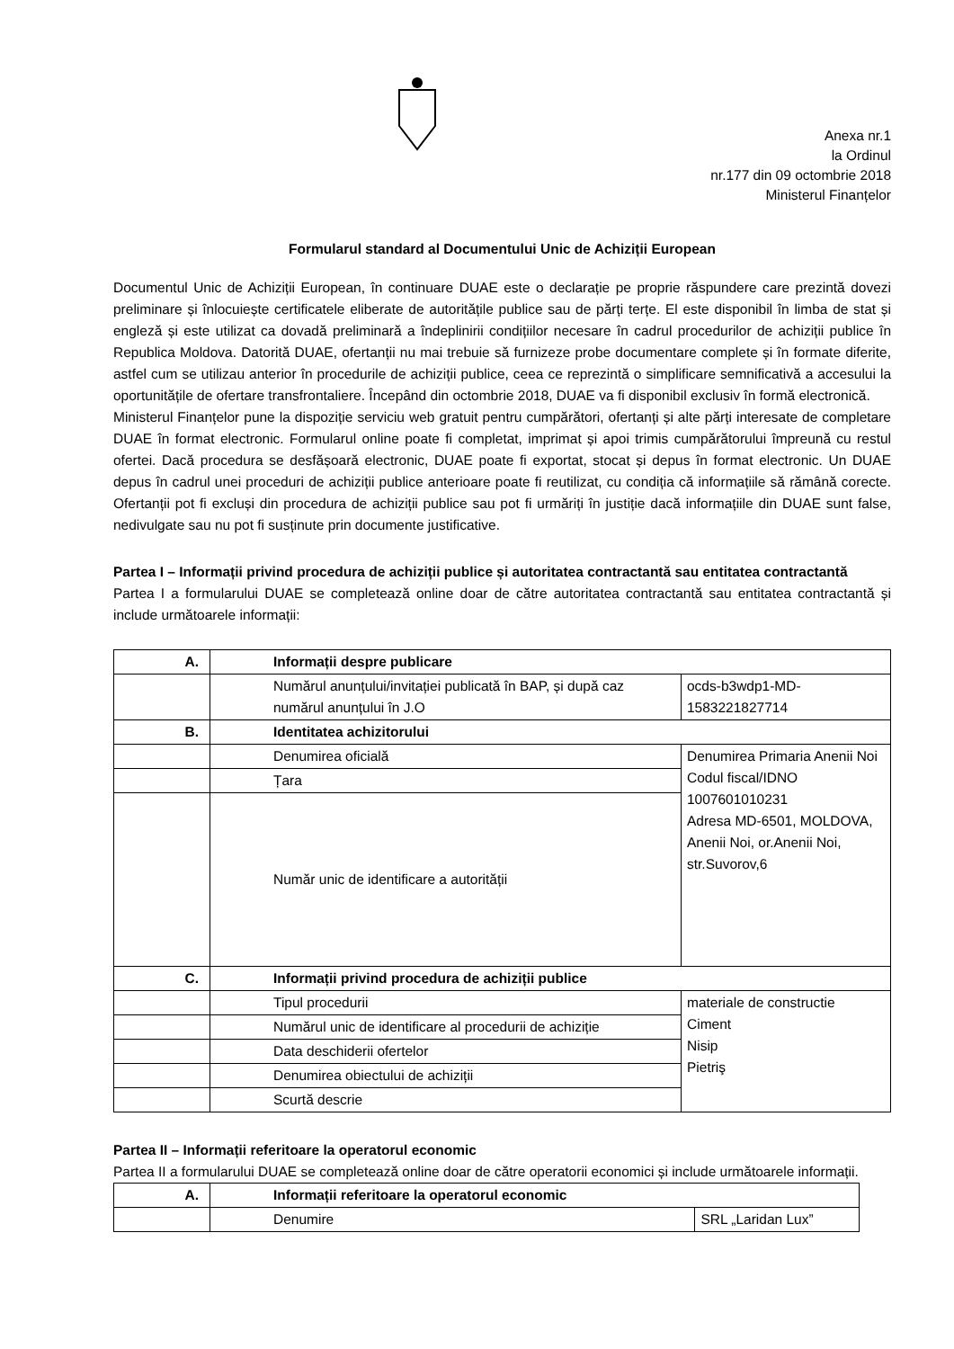Anexa nr.1
la Ordinul
nr.177 din 09 octombrie 2018
Ministerul Finanțelor
Formularul standard al Documentului Unic de Achiziții European
Documentul Unic de Achiziții European, în continuare DUAE este o declarație pe proprie răspundere care prezintă dovezi preliminare și înlocuiește certificatele eliberate de autoritățile publice sau de părți terțe. El este disponibil în limba de stat și engleză și este utilizat ca dovadă preliminară a îndeplinirii condițiilor necesare în cadrul procedurilor de achiziții publice în Republica Moldova. Datorită DUAE, ofertanții nu mai trebuie să furnizeze probe documentare complete și în formate diferite, astfel cum se utilizau anterior în procedurile de achiziții publice, ceea ce reprezintă o simplificare semnificativă a accesului la oportunitățile de ofertare transfrontaliere. Începând din octombrie 2018, DUAE va fi disponibil exclusiv în formă electronică.
Ministerul Finanțelor pune la dispoziție serviciu web gratuit pentru cumpărători, ofertanți și alte părți interesate de completare DUAE în format electronic. Formularul online poate fi completat, imprimat și apoi trimis cumpărătorului împreună cu restul ofertei. Dacă procedura se desfășoară electronic, DUAE poate fi exportat, stocat și depus în format electronic. Un DUAE depus în cadrul unei proceduri de achiziții publice anterioare poate fi reutilizat, cu condiția că informațiile să rămână corecte. Ofertanții pot fi excluși din procedura de achiziții publice sau pot fi urmăriți în justiție dacă informațiile din DUAE sunt false, nedivulgate sau nu pot fi susținute prin documente justificative.
Partea I – Informații privind procedura de achiziții publice și autoritatea contractantă sau entitatea contractantă
Partea I a formularului DUAE se completează online doar de către autoritatea contractantă sau entitatea contractantă și include următoarele informații:
| A. | Informații despre publicare | |
| | Numărul anunțului/invitației publicată în BAP, și după caz numărul anunțului în J.O | ocds-b3wdp1-MD-1583221827714 |
| B. | Identitatea achizitorului | |
| | Denumirea oficială | Denumirea Primaria Anenii Noi Codul fiscal/IDNO 1007601010231 Adresa MD-6501, MOLDOVA, Anenii Noi, or.Anenii Noi, str.Suvorov,6 |
| | Țara | |
| | Număr unic de identificare a autorității | |
| C. | Informații privind procedura de achiziții publice | |
| | Tipul procedurii | materiale de constructie Ciment Nisip Pietriş |
| | Numărul unic de identificare al procedurii de achiziție | |
| | Data deschiderii ofertelor | |
| | Denumirea obiectului de achiziții | |
| | Scurtă descrie | |
Partea II – Informații referitoare la operatorul economic
Partea II a formularului DUAE se completează online doar de către operatorii economici și include următoarele informații.
| A. | Informații referitoare la operatorul economic | |
| | Denumire | SRL „Laridan Lux” |